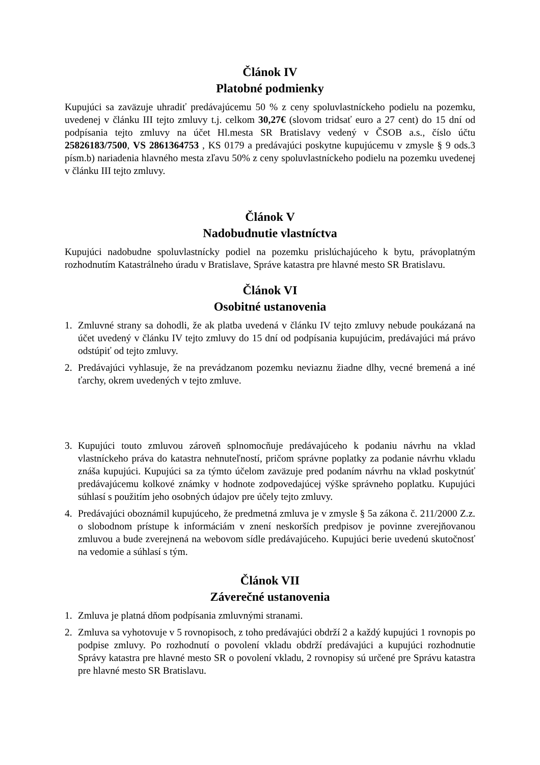Článok IV
Platobné podmienky
Kupujúci sa zaväzuje uhradiť predávajúcemu 50 % z ceny spoluvlastníckeho podielu na pozemku, uvedenej v článku III tejto zmluvy t.j. celkom 30,27€ (slovom tridsať euro a 27 cent) do 15 dní od podpísania tejto zmluvy na účet Hl.mesta SR Bratislavy vedený v ČSOB a.s., číslo účtu 25826183/7500, VS 2861364753 , KS 0179 a predávajúci poskytne kupujúcemu v zmysle § 9 ods.3 písm.b) nariadenia hlavného mesta zľavu 50% z ceny spoluvlastníckeho podielu na pozemku uvedenej v článku III tejto zmluvy.
Článok V
Nadobudnutie vlastníctva
Kupujúci nadobudne spoluvlastnícky podiel na pozemku prislúchajúceho k bytu, právoplatným rozhodnutím Katastrálneho úradu v Bratislave, Správe katastra pre hlavné mesto SR Bratislavu.
Článok VI
Osobitné ustanovenia
1. Zmluvné strany sa dohodli, že ak platba uvedená v článku IV tejto zmluvy nebude poukázaná na účet uvedený v článku IV tejto zmluvy do 15 dní od podpísania kupujúcim, predávajúci má právo odstúpiť od tejto zmluvy.
2. Predávajúci vyhlasuje, že na prevádzanom pozemku neviaznu žiadne dlhy, vecné bremená a iné ťarchy, okrem uvedených v tejto zmluve.
3. Kupujúci touto zmluvou zároveň splnomocňuje predávajúceho k podaniu návrhu na vklad vlastníckeho práva do katastra nehnuteľností, pričom správne poplatky za podanie návrhu vkladu znáša kupujúci. Kupujúci sa za týmto účelom zaväzuje pred podaním návrhu na vklad poskytnúť predávajúcemu kolkové známky v hodnote zodpovedajúcej výške správneho poplatku. Kupujúci súhlasí s použitím jeho osobných údajov pre účely tejto zmluvy.
4. Predávajúci oboznámil kupujúceho, že predmetná zmluva je v zmysle § 5a zákona č. 211/2000 Z.z. o slobodnom prístupe k informáciám v znení neskorších predpisov je povinne zverejňovanou zmluvou a bude zverejnená na webovom sídle predávajúceho. Kupujúci berie uvedenú skutočnosť na vedomie a súhlasí s tým.
Článok VII
Záverečné ustanovenia
1. Zmluva je platná dňom podpísania zmluvnými stranami.
2. Zmluva sa vyhotovuje v 5 rovnopisoch, z toho predávajúci obdrží 2 a každý kupujúci 1 rovnopis po podpise zmluvy. Po rozhodnutí o povolení vkladu obdrží predávajúci a kupujúci rozhodnutie Správy katastra pre hlavné mesto SR o povolení vkladu, 2 rovnopisy sú určené pre Správu katastra pre hlavné mesto SR Bratislavu.